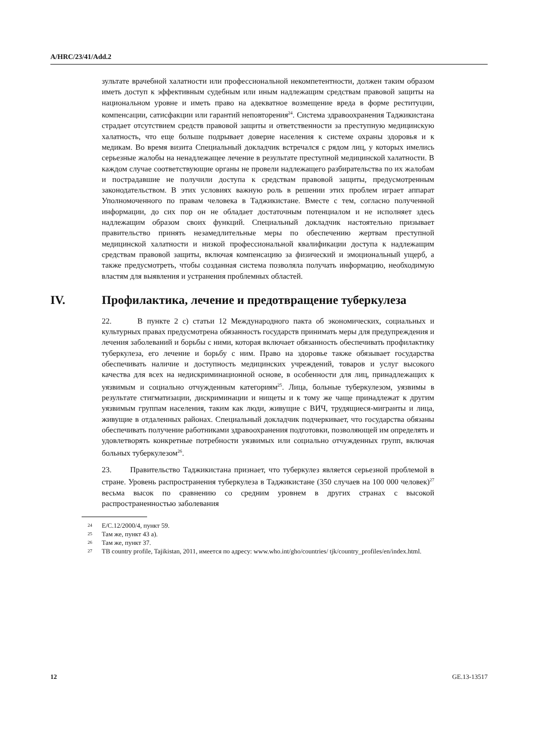A/HRC/23/41/Add.2
зультате врачебной халатности или профессиональной некомпетентности, должен таким образом иметь доступ к эффективным судебным или иным надлежащим средствам правовой защиты на национальном уровне и иметь право на адекватное возмещение вреда в форме реституции, компенсации, сатисфакции или гарантий неповторения<sup>24</sup>. Система здравоохранения Таджикистана страдает отсутствием средств правовой защиты и ответственности за преступную медицинскую халатность, что еще больше подрывает доверие населения к системе охраны здоровья и к медикам. Во время визита Специальный докладчик встречался с рядом лиц, у которых имелись серьезные жалобы на ненадлежащее лечение в результате преступной медицинской халатности. В каждом случае соответствующие органы не провели надлежащего разбирательства по их жалобам и пострадавшие не получили доступа к средствам правовой защиты, предусмотренным законодательством. В этих условиях важную роль в решении этих проблем играет аппарат Уполномоченного по правам человека в Таджикистане. Вместе с тем, согласно полученной информации, до сих пор он не обладает достаточным потенциалом и не исполняет здесь надлежащим образом своих функций. Специальный докладчик настоятельно призывает правительство принять незамедлительные меры по обеспечению жертвам преступной медицинской халатности и низкой профессиональной квалификации доступа к надлежащим средствам правовой защиты, включая компенсацию за физический и эмоциональный ущерб, а также предусмотреть, чтобы созданная система позволяла получать информацию, необходимую властям для выявления и устранения проблемных областей.
IV. Профилактика, лечение и предотвращение туберкулеза
22. В пункте 2 c) статьи 12 Международного пакта об экономических, социальных и культурных правах предусмотрена обязанность государств принимать меры для предупреждения и лечения заболеваний и борьбы с ними, которая включает обязанность обеспечивать профилактику туберкулеза, его лечение и борьбу с ним. Право на здоровье также обязывает государства обеспечивать наличие и доступность медицинских учреждений, товаров и услуг высокого качества для всех на недискриминационной основе, в особенности для лиц, принадлежащих к уязвимым и социально отчужденным категориям<sup>25</sup>. Лица, больные туберкулезом, уязвимы в результате стигматизации, дискриминации и нищеты и к тому же чаще принадлежат к другим уязвимым группам населения, таким как люди, живущие с ВИЧ, трудящиеся-мигранты и лица, живущие в отдаленных районах. Специальный докладчик подчеркивает, что государства обязаны обеспечивать получение работниками здравоохранения подготовки, позволяющей им определять и удовлетворять конкретные потребности уязвимых или социально отчужденных групп, включая больных туберкулезом<sup>26</sup>.
23. Правительство Таджикистана признает, что туберкулез является серьезной проблемой в стране. Уровень распространения туберкулеза в Таджикистане (350 случаев на 100 000 человек)<sup>27</sup> весьма высок по сравнению со средним уровнем в других странах с высокой распространенностью заболевания
<sup>24</sup> E/C.12/2000/4, пункт 59.
<sup>25</sup> Там же, пункт 43 a).
<sup>26</sup> Там же, пункт 37.
<sup>27</sup> TB country profile, Tajikistan, 2011, имеется по адресу: www.who.int/gho/countries/ tjk/country_profiles/en/index.html.
12 GE.13-13517